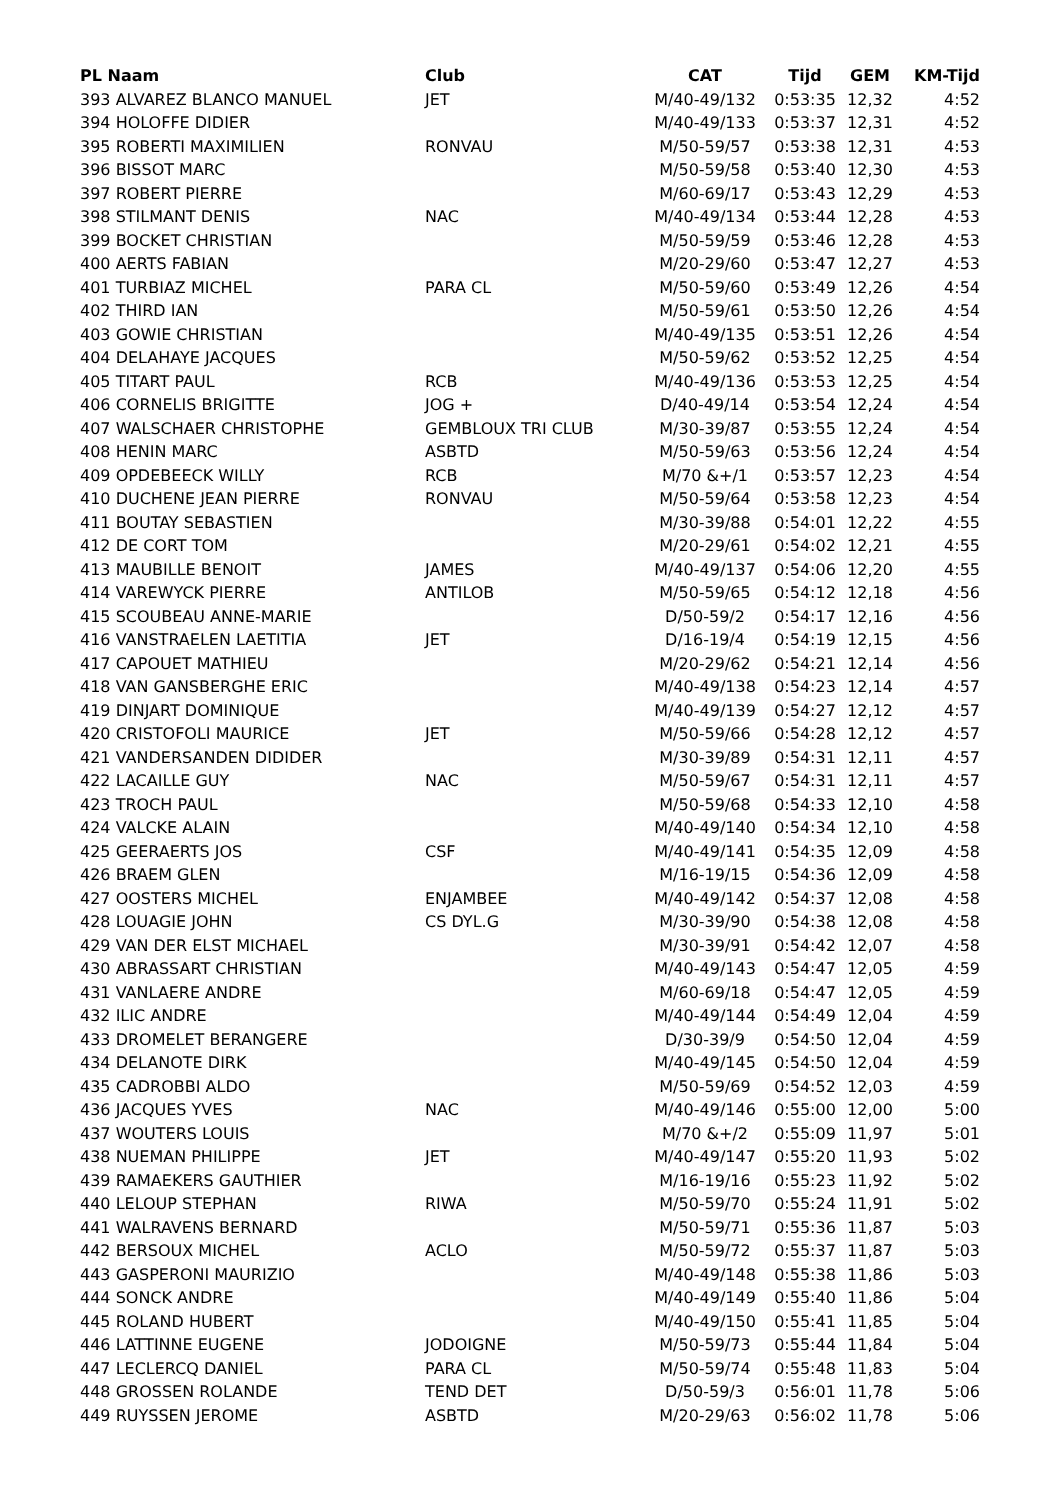| PL Naam | Club | CAT | Tijd | GEM | KM-Tijd |
| --- | --- | --- | --- | --- | --- |
| 393 ALVAREZ BLANCO MANUEL | JET | M/40-49/132 | 0:53:35 | 12,32 | 4:52 |
| 394 HOLOFFE DIDIER | | M/40-49/133 | 0:53:37 | 12,31 | 4:52 |
| 395 ROBERTI MAXIMILIEN | RONVAU | M/50-59/57 | 0:53:38 | 12,31 | 4:53 |
| 396 BISSOT MARC | | M/50-59/58 | 0:53:40 | 12,30 | 4:53 |
| 397 ROBERT PIERRE | | M/60-69/17 | 0:53:43 | 12,29 | 4:53 |
| 398 STILMANT DENIS | NAC | M/40-49/134 | 0:53:44 | 12,28 | 4:53 |
| 399 BOCKET CHRISTIAN | | M/50-59/59 | 0:53:46 | 12,28 | 4:53 |
| 400 AERTS FABIAN | | M/20-29/60 | 0:53:47 | 12,27 | 4:53 |
| 401 TURBIAZ MICHEL | PARA CL | M/50-59/60 | 0:53:49 | 12,26 | 4:54 |
| 402 THIRD IAN | | M/50-59/61 | 0:53:50 | 12,26 | 4:54 |
| 403 GOWIE CHRISTIAN | | M/40-49/135 | 0:53:51 | 12,26 | 4:54 |
| 404 DELAHAYE JACQUES | | M/50-59/62 | 0:53:52 | 12,25 | 4:54 |
| 405 TITART PAUL | RCB | M/40-49/136 | 0:53:53 | 12,25 | 4:54 |
| 406 CORNELIS BRIGITTE | JOG + | D/40-49/14 | 0:53:54 | 12,24 | 4:54 |
| 407 WALSCHAER CHRISTOPHE | GEMBLOUX TRI CLUB | M/30-39/87 | 0:53:55 | 12,24 | 4:54 |
| 408 HENIN MARC | ASBTD | M/50-59/63 | 0:53:56 | 12,24 | 4:54 |
| 409 OPDEBEECK WILLY | RCB | M/70 &+/1 | 0:53:57 | 12,23 | 4:54 |
| 410 DUCHENE JEAN PIERRE | RONVAU | M/50-59/64 | 0:53:58 | 12,23 | 4:54 |
| 411 BOUTAY SEBASTIEN | | M/30-39/88 | 0:54:01 | 12,22 | 4:55 |
| 412 DE CORT TOM | | M/20-29/61 | 0:54:02 | 12,21 | 4:55 |
| 413 MAUBILLE BENOIT | JAMES | M/40-49/137 | 0:54:06 | 12,20 | 4:55 |
| 414 VAREWYCK PIERRE | ANTILOB | M/50-59/65 | 0:54:12 | 12,18 | 4:56 |
| 415 SCOUBEAU ANNE-MARIE | | D/50-59/2 | 0:54:17 | 12,16 | 4:56 |
| 416 VANSTRAELEN LAETITIA | JET | D/16-19/4 | 0:54:19 | 12,15 | 4:56 |
| 417 CAPOUET MATHIEU | | M/20-29/62 | 0:54:21 | 12,14 | 4:56 |
| 418 VAN GANSBERGHE ERIC | | M/40-49/138 | 0:54:23 | 12,14 | 4:57 |
| 419 DINJART DOMINIQUE | | M/40-49/139 | 0:54:27 | 12,12 | 4:57 |
| 420 CRISTOFOLI MAURICE | JET | M/50-59/66 | 0:54:28 | 12,12 | 4:57 |
| 421 VANDERSANDEN DIDIDER | | M/30-39/89 | 0:54:31 | 12,11 | 4:57 |
| 422 LACAILLE GUY | NAC | M/50-59/67 | 0:54:31 | 12,11 | 4:57 |
| 423 TROCH PAUL | | M/50-59/68 | 0:54:33 | 12,10 | 4:58 |
| 424 VALCKE ALAIN | | M/40-49/140 | 0:54:34 | 12,10 | 4:58 |
| 425 GEERAERTS JOS | CSF | M/40-49/141 | 0:54:35 | 12,09 | 4:58 |
| 426 BRAEM GLEN | | M/16-19/15 | 0:54:36 | 12,09 | 4:58 |
| 427 OOSTERS MICHEL | ENJAMBEE | M/40-49/142 | 0:54:37 | 12,08 | 4:58 |
| 428 LOUAGIE JOHN | CS DYL.G | M/30-39/90 | 0:54:38 | 12,08 | 4:58 |
| 429 VAN DER ELST MICHAEL | | M/30-39/91 | 0:54:42 | 12,07 | 4:58 |
| 430 ABRASSART CHRISTIAN | | M/40-49/143 | 0:54:47 | 12,05 | 4:59 |
| 431 VANLAERE ANDRE | | M/60-69/18 | 0:54:47 | 12,05 | 4:59 |
| 432 ILIC ANDRE | | M/40-49/144 | 0:54:49 | 12,04 | 4:59 |
| 433 DROMELET BERANGERE | | D/30-39/9 | 0:54:50 | 12,04 | 4:59 |
| 434 DELANOTE DIRK | | M/40-49/145 | 0:54:50 | 12,04 | 4:59 |
| 435 CADROBBI ALDO | | M/50-59/69 | 0:54:52 | 12,03 | 4:59 |
| 436 JACQUES YVES | NAC | M/40-49/146 | 0:55:00 | 12,00 | 5:00 |
| 437 WOUTERS LOUIS | | M/70 &+/2 | 0:55:09 | 11,97 | 5:01 |
| 438 NUEMAN PHILIPPE | JET | M/40-49/147 | 0:55:20 | 11,93 | 5:02 |
| 439 RAMAEKERS GAUTHIER | | M/16-19/16 | 0:55:23 | 11,92 | 5:02 |
| 440 LELOUP STEPHAN | RIWA | M/50-59/70 | 0:55:24 | 11,91 | 5:02 |
| 441 WALRAVENS BERNARD | | M/50-59/71 | 0:55:36 | 11,87 | 5:03 |
| 442 BERSOUX MICHEL | ACLO | M/50-59/72 | 0:55:37 | 11,87 | 5:03 |
| 443 GASPERONI MAURIZIO | | M/40-49/148 | 0:55:38 | 11,86 | 5:03 |
| 444 SONCK ANDRE | | M/40-49/149 | 0:55:40 | 11,86 | 5:04 |
| 445 ROLAND HUBERT | | M/40-49/150 | 0:55:41 | 11,85 | 5:04 |
| 446 LATTINNE EUGENE | JODOIGNE | M/50-59/73 | 0:55:44 | 11,84 | 5:04 |
| 447 LECLERCQ DANIEL | PARA CL | M/50-59/74 | 0:55:48 | 11,83 | 5:04 |
| 448 GROSSEN ROLANDE | TEND DET | D/50-59/3 | 0:56:01 | 11,78 | 5:06 |
| 449 RUYSSEN JEROME | ASBTD | M/20-29/63 | 0:56:02 | 11,78 | 5:06 |